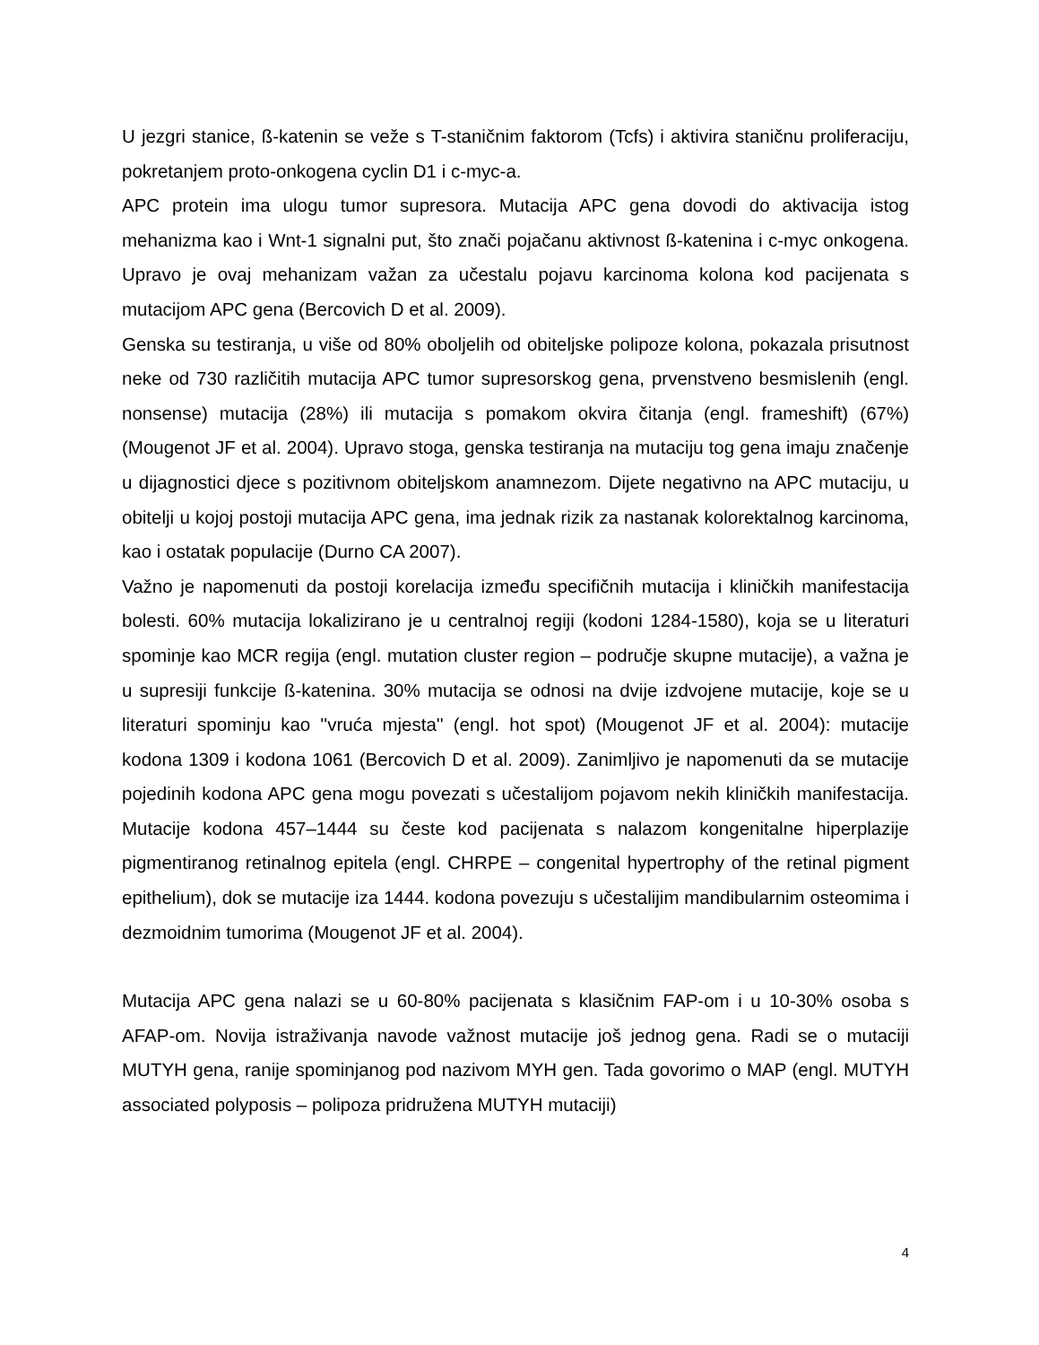U jezgri stanice, ß-katenin se veže s T-staničnim faktorom (Tcfs) i aktivira staničnu proliferaciju, pokretanjem proto-onkogena cyclin D1 i c-myc-a.
APC protein ima ulogu tumor supresora. Mutacija APC gena dovodi do aktivacija istog mehanizma kao i Wnt-1 signalni put, što znači pojačanu aktivnost ß-katenina i c-myc onkogena. Upravo je ovaj mehanizam važan za učestalu pojavu karcinoma kolona kod pacijenata s mutacijom APC gena (Bercovich D et al. 2009).
Genska su testiranja, u više od 80% oboljelih od obiteljske polipoze kolona, pokazala prisutnost neke od 730 različitih mutacija APC tumor supresorskog gena, prvenstveno besmislenih (engl. nonsense) mutacija (28%) ili mutacija s pomakom okvira čitanja (engl. frameshift) (67%) (Mougenot JF et al. 2004). Upravo stoga, genska testiranja na mutaciju tog gena imaju značenje u dijagnostici djece s pozitivnom obiteljskom anamnezom. Dijete negativno na APC mutaciju, u obitelji u kojoj postoji mutacija APC gena, ima jednak rizik za nastanak kolorektalnog karcinoma, kao i ostatak populacije (Durno CA 2007).
Važno je napomenuti da postoji korelacija između specifičnih mutacija i kliničkih manifestacija bolesti. 60% mutacija lokalizirano je u centralnoj regiji (kodoni 1284-1580), koja se u literaturi spominje kao MCR regija (engl. mutation cluster region – područje skupne mutacije), a važna je u supresiji funkcije ß-katenina. 30% mutacija se odnosi na dvije izdvojene mutacije, koje se u literaturi spominju kao ''vruća mjesta'' (engl. hot spot) (Mougenot JF et al. 2004): mutacije kodona 1309 i kodona 1061 (Bercovich D et al. 2009). Zanimljivo je napomenuti da se mutacije pojedinih kodona APC gena mogu povezati s učestalijom pojavom nekih kliničkih manifestacija. Mutacije kodona 457–1444 su česte kod pacijenata s nalazom kongenitalne hiperplazije pigmentiranog retinalnog epitela (engl. CHRPE – congenital hypertrophy of the retinal pigment epithelium), dok se mutacije iza 1444. kodona povezuju s učestalijim mandibularnim osteomima i dezmoidnim tumorima (Mougenot JF et al. 2004).
Mutacija APC gena nalazi se u 60-80% pacijenata s klasičnim FAP-om i u 10-30% osoba s AFAP-om. Novija istraživanja navode važnost mutacije još jednog gena. Radi se o mutaciji MUTYH gena, ranije spominjanog pod nazivom MYH gen. Tada govorimo o MAP (engl. MUTYH associated polyposis – polipoza pridružena MUTYH mutaciji)
4